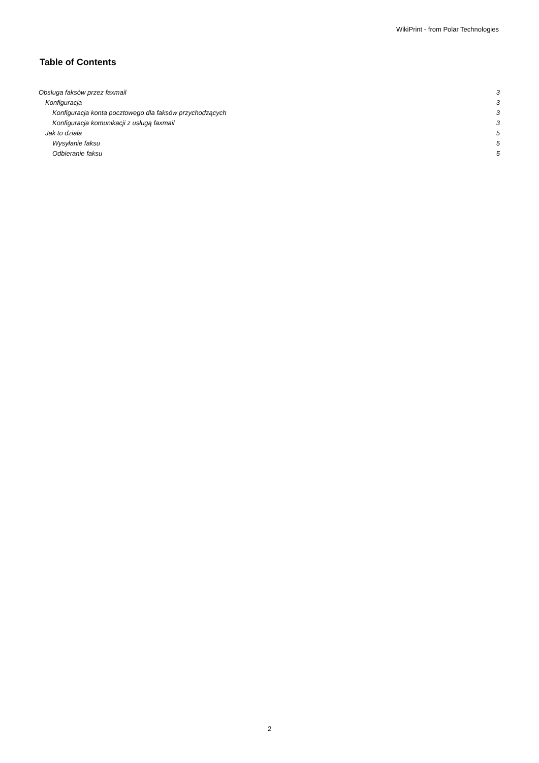WikiPrint - from Polar Technologies
Table of Contents
Obsługa faksów przez faxmail 3
Konfiguracja 3
Konfiguracja konta pocztowego dla faksów przychodzących 3
Konfiguracja komunikacji z usługą faxmail 3
Jak to działa 5
Wysyłanie faksu 5
Odbieranie faksu 5
2